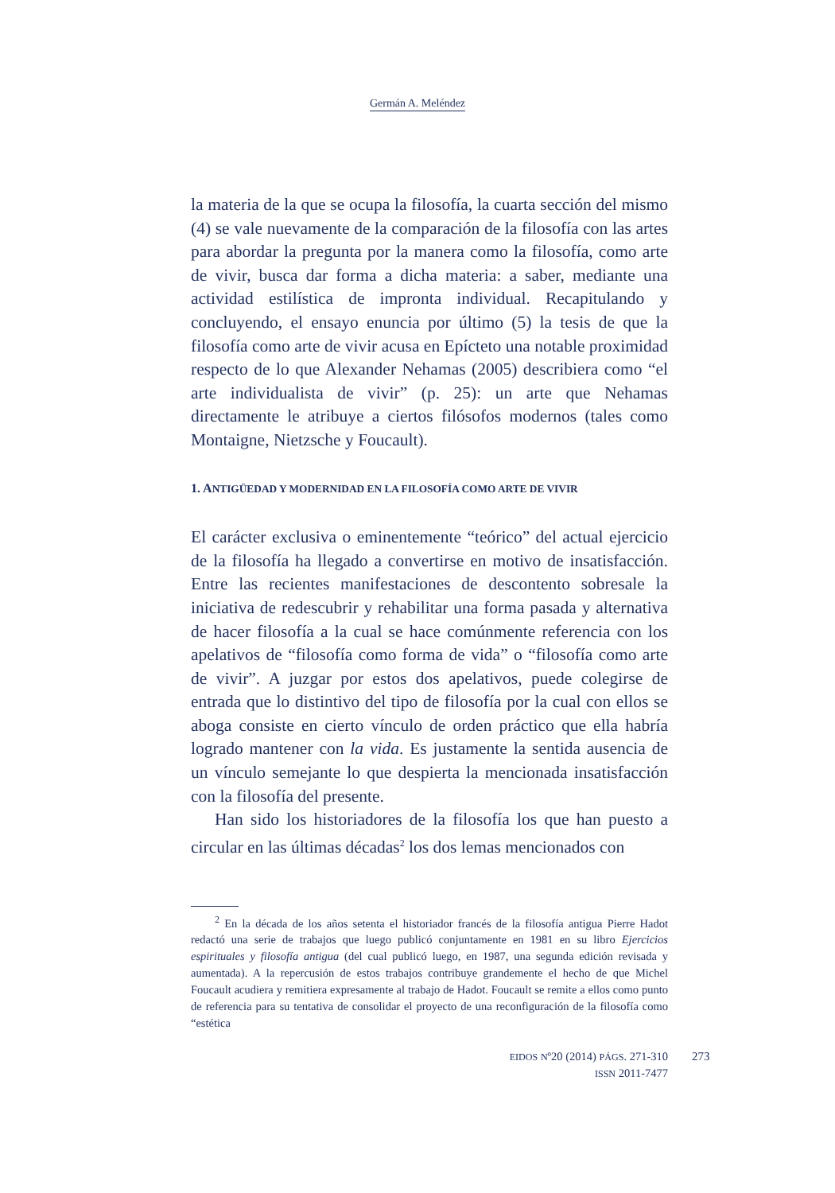Germán A. Meléndez
la materia de la que se ocupa la filosofía, la cuarta sección del mismo (4) se vale nuevamente de la comparación de la filosofía con las artes para abordar la pregunta por la manera como la filosofía, como arte de vivir, busca dar forma a dicha materia: a saber, mediante una actividad estilística de impronta individual. Recapitulando y concluyendo, el ensayo enuncia por último (5) la tesis de que la filosofía como arte de vivir acusa en Epícteto una notable proximidad respecto de lo que Alexander Nehamas (2005) describiera como “el arte individualista de vivir” (p. 25): un arte que Nehamas directamente le atribuye a ciertos filósofos modernos (tales como Montaigne, Nietzsche y Foucault).
1. ANTIGÜEDAD Y MODERNIDAD EN LA FILOSOFÍA COMO ARTE DE VIVIR
El carácter exclusiva o eminentemente “teórico” del actual ejercicio de la filosofía ha llegado a convertirse en motivo de insatisfacción. Entre las recientes manifestaciones de descontento sobresale la iniciativa de redescubrir y rehabilitar una forma pasada y alternativa de hacer filosofía a la cual se hace comúnmente referencia con los apelativos de “filosofía como forma de vida” o “filosofía como arte de vivir”. A juzgar por estos dos apelativos, puede colegirse de entrada que lo distintivo del tipo de filosofía por la cual con ellos se aboga consiste en cierto vínculo de orden práctico que ella habría logrado mantener con la vida. Es justamente la sentida ausencia de un vínculo semejante lo que despierta la mencionada insatisfacción con la filosofía del presente.
Han sido los historiadores de la filosofía los que han puesto a circular en las últimas décadas<sup>2</sup> los dos lemas mencionados con
<sup>2</sup> En la década de los años setenta el historiador francés de la filosofía antigua Pierre Hadot redactó una serie de trabajos que luego publicó conjuntamente en 1981 en su libro Ejercicios espirituales y filosofía antigua (del cual publicó luego, en 1987, una segunda edición revisada y aumentada). A la repercusión de estos trabajos contribuye grandemente el hecho de que Michel Foucault acudiera y remitiera expresamente al trabajo de Hadot. Foucault se remite a ellos como punto de referencia para su tentativa de consolidar el proyecto de una reconfiguración de la filosofía como “estética
EIDOS Nº20 (2014) PÁGS. 271-310
ISSN 2011-7477
273